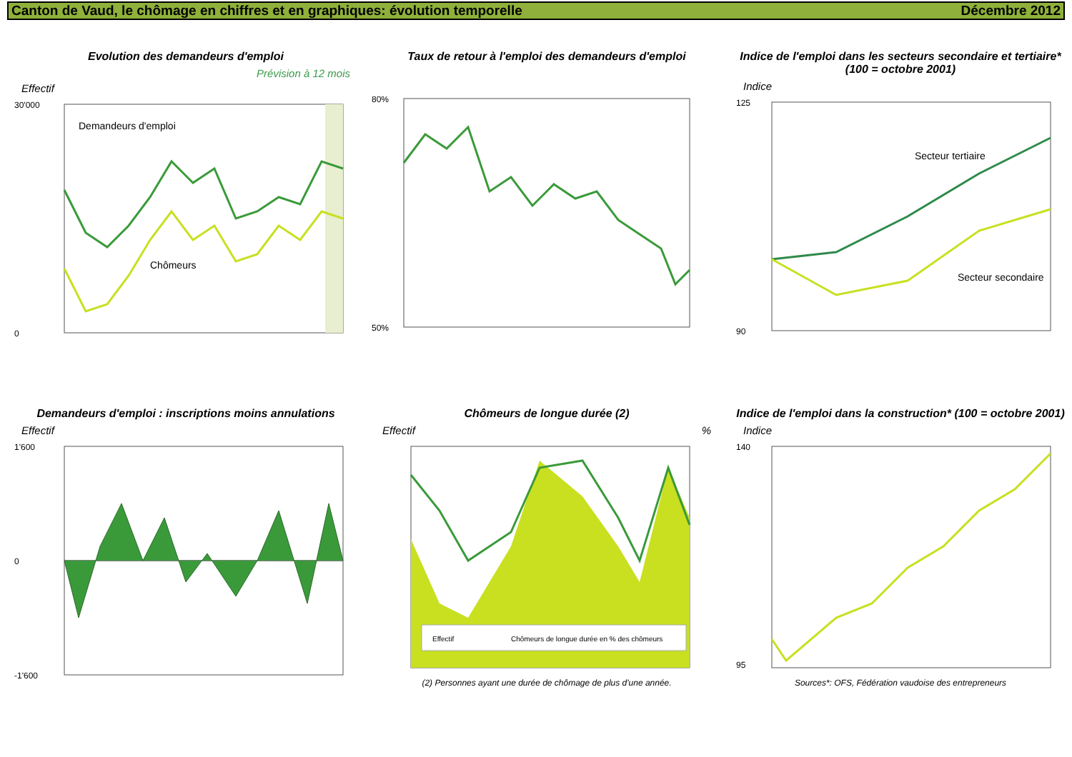Canton de Vaud, le chômage en chiffres et en graphiques: évolution temporelle Décembre 2012
Evolution des demandeurs d'emploi
Prévision à 12 mois
Effectif
Demandeurs d'emploi
Chômeurs
30'000
0
Taux de retour à l'emploi des demandeurs d'emploi
80%
50%
Indice de l'emploi dans les secteurs secondaire et tertiaire* (100 = octobre 2001)
Indice
Secteur tertiaire
Secteur secondaire
125
90
Demandeurs d'emploi : inscriptions moins annulations
Effectif
1'600
0
-1'600
Chômeurs de longue durée (2)
Effectif %
Effectif
Chômeurs de longue durée en % des chômeurs
(2) Personnes ayant une durée de chômage de plus d'une année.
Indice de l'emploi dans la construction* (100 = octobre 2001)
Indice
140
95
Sources*: OFS, Fédération vaudoise des entrepreneurs